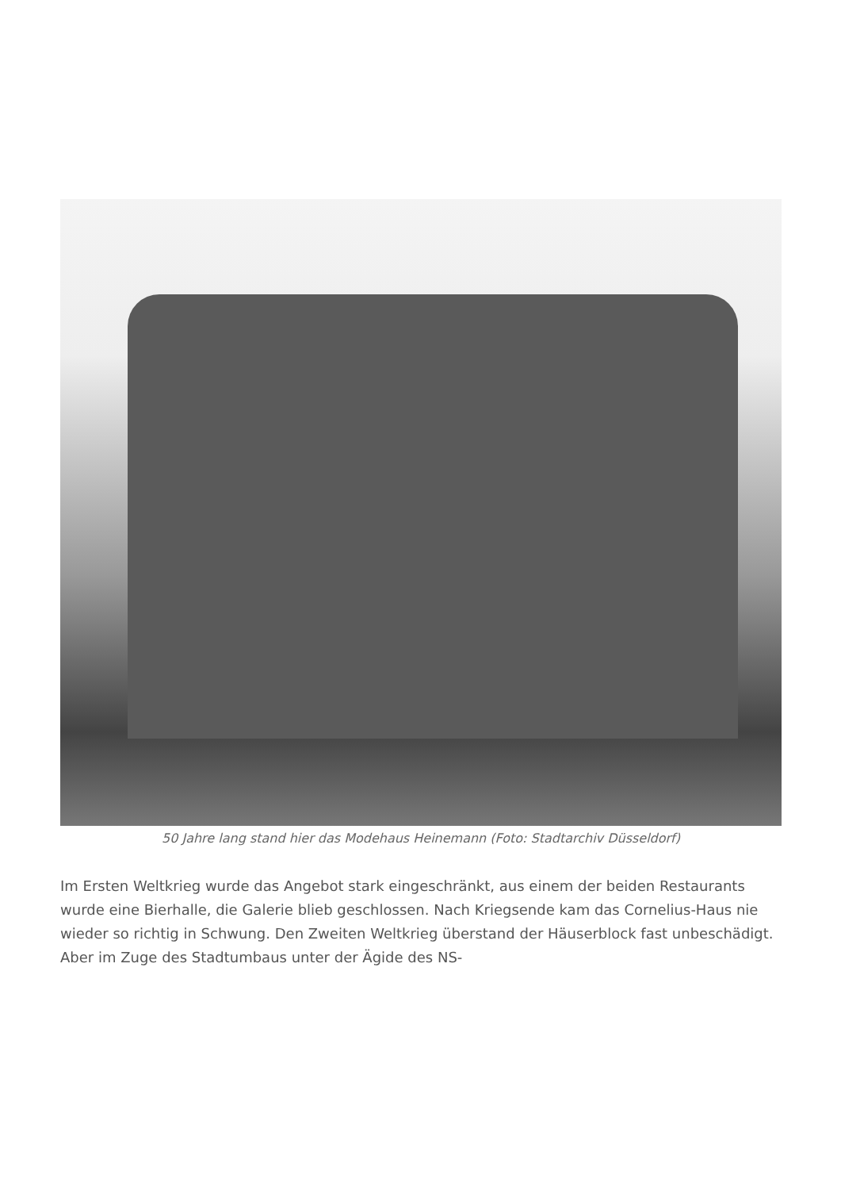50 Jahre lang stand hier das Modehaus Heinemann (Foto: Stadtarchiv Düsseldorf)
Im Ersten Weltkrieg wurde das Angebot stark eingeschränkt, aus einem der beiden Restaurants wurde eine Bierhalle, die Galerie blieb geschlossen. Nach Kriegsende kam das Cornelius-Haus nie wieder so richtig in Schwung. Den Zweiten Weltkrieg überstand der Häuserblock fast unbeschädigt. Aber im Zuge des Stadtumbaus unter der Ägide des NS-